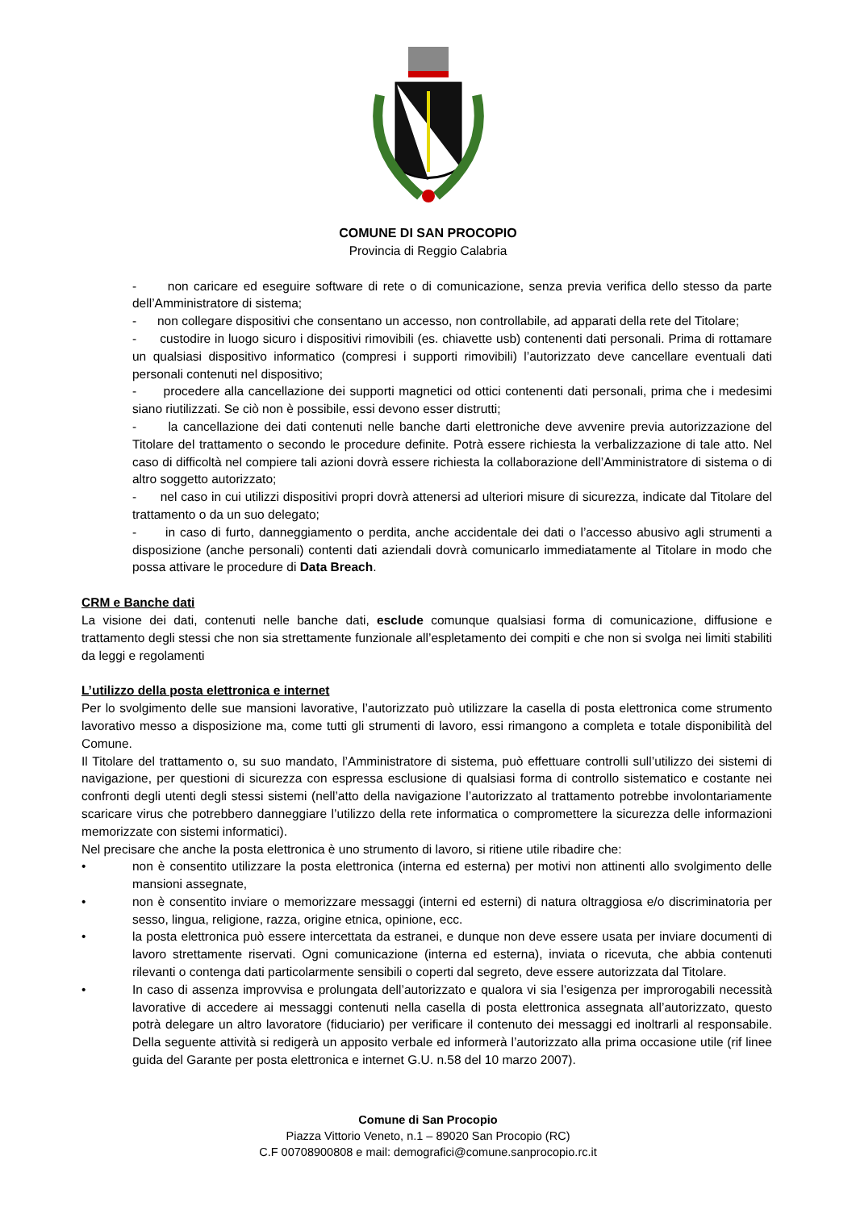COMUNE DI SAN PROCOPIO
Provincia di Reggio Calabria
- non caricare ed eseguire software di rete o di comunicazione, senza previa verifica dello stesso da parte dell’Amministratore di sistema;
- non collegare dispositivi che consentano un accesso, non controllabile, ad apparati della rete del Titolare;
- custodire in luogo sicuro i dispositivi rimovibili (es. chiavette usb) contenenti dati personali. Prima di rottamare un qualsiasi dispositivo informatico (compresi i supporti rimovibili) l’autorizzato deve cancellare eventuali dati personali contenuti nel dispositivo;
- procedere alla cancellazione dei supporti magnetici od ottici contenenti dati personali, prima che i medesimi siano riutilizzati. Se ciò non è possibile, essi devono esser distrutti;
- la cancellazione dei dati contenuti nelle banche darti elettroniche deve avvenire previa autorizzazione del Titolare del trattamento o secondo le procedure definite. Potrà essere richiesta la verbalizzazione di tale atto. Nel caso di difficoltà nel compiere tali azioni dovrà essere richiesta la collaborazione dell’Amministratore di sistema o di altro soggetto autorizzato;
- nel caso in cui utilizzi dispositivi propri dovrà attenersi ad ulteriori misure di sicurezza, indicate dal Titolare del trattamento o da un suo delegato;
- in caso di furto, danneggiamento o perdita, anche accidentale dei dati o l’accesso abusivo agli strumenti a disposizione (anche personali) contenti dati aziendali dovrà comunicarlo immediatamente al Titolare in modo che possa attivare le procedure di Data Breach.
CRM e Banche dati
La visione dei dati, contenuti nelle banche dati, esclude comunque qualsiasi forma di comunicazione, diffusione e trattamento degli stessi che non sia strettamente funzionale all’espletamento dei compiti e che non si svolga nei limiti stabiliti da leggi e regolamenti
L’utilizzo della posta elettronica e internet
Per lo svolgimento delle sue mansioni lavorative, l’autorizzato può utilizzare la casella di posta elettronica come strumento lavorativo messo a disposizione ma, come tutti gli strumenti di lavoro, essi rimangono a completa e totale disponibilità del Comune.
Il Titolare del trattamento o, su suo mandato, l’Amministratore di sistema, può effettuare controlli sull’utilizzo dei sistemi di navigazione, per questioni di sicurezza con espressa esclusione di qualsiasi forma di controllo sistematico e costante nei confronti degli utenti degli stessi sistemi (nell’atto della navigazione l’autorizzato al trattamento potrebbe involontariamente scaricare virus che potrebbero danneggiare l’utilizzo della rete informatica o compromettere la sicurezza delle informazioni memorizzate con sistemi informatici).
Nel precisare che anche la posta elettronica è uno strumento di lavoro, si ritiene utile ribadire che:
• non è consentito utilizzare la posta elettronica (interna ed esterna) per motivi non attinenti allo svolgimento delle mansioni assegnate,
• non è consentito inviare o memorizzare messaggi (interni ed esterni) di natura oltraggiosa e/o discriminatoria per sesso, lingua, religione, razza, origine etnica, opinione, ecc.
• la posta elettronica può essere intercettata da estranei, e dunque non deve essere usata per inviare documenti di lavoro strettamente riservati. Ogni comunicazione (interna ed esterna), inviata o ricevuta, che abbia contenuti rilevanti o contenga dati particolarmente sensibili o coperti dal segreto, deve essere autorizzata dal Titolare.
• In caso di assenza improvvisa e prolungata dell’autorizzato e qualora vi sia l’esigenza per improrogabili necessità lavorative di accedere ai messaggi contenuti nella casella di posta elettronica assegnata all’autorizzato, questo potrà delegare un altro lavoratore (fiduciario) per verificare il contenuto dei messaggi ed inoltrarli al responsabile. Della seguente attività si redigerà un apposito verbale ed informerà l’autorizzato alla prima occasione utile (rif linee guida del Garante per posta elettronica e internet G.U. n.58 del 10 marzo 2007).
Comune di San Procopio
Piazza Vittorio Veneto, n.1 – 89020 San Procopio (RC)
C.F 00708900808 e mail: demografici@comune.sanprocopio.rc.it